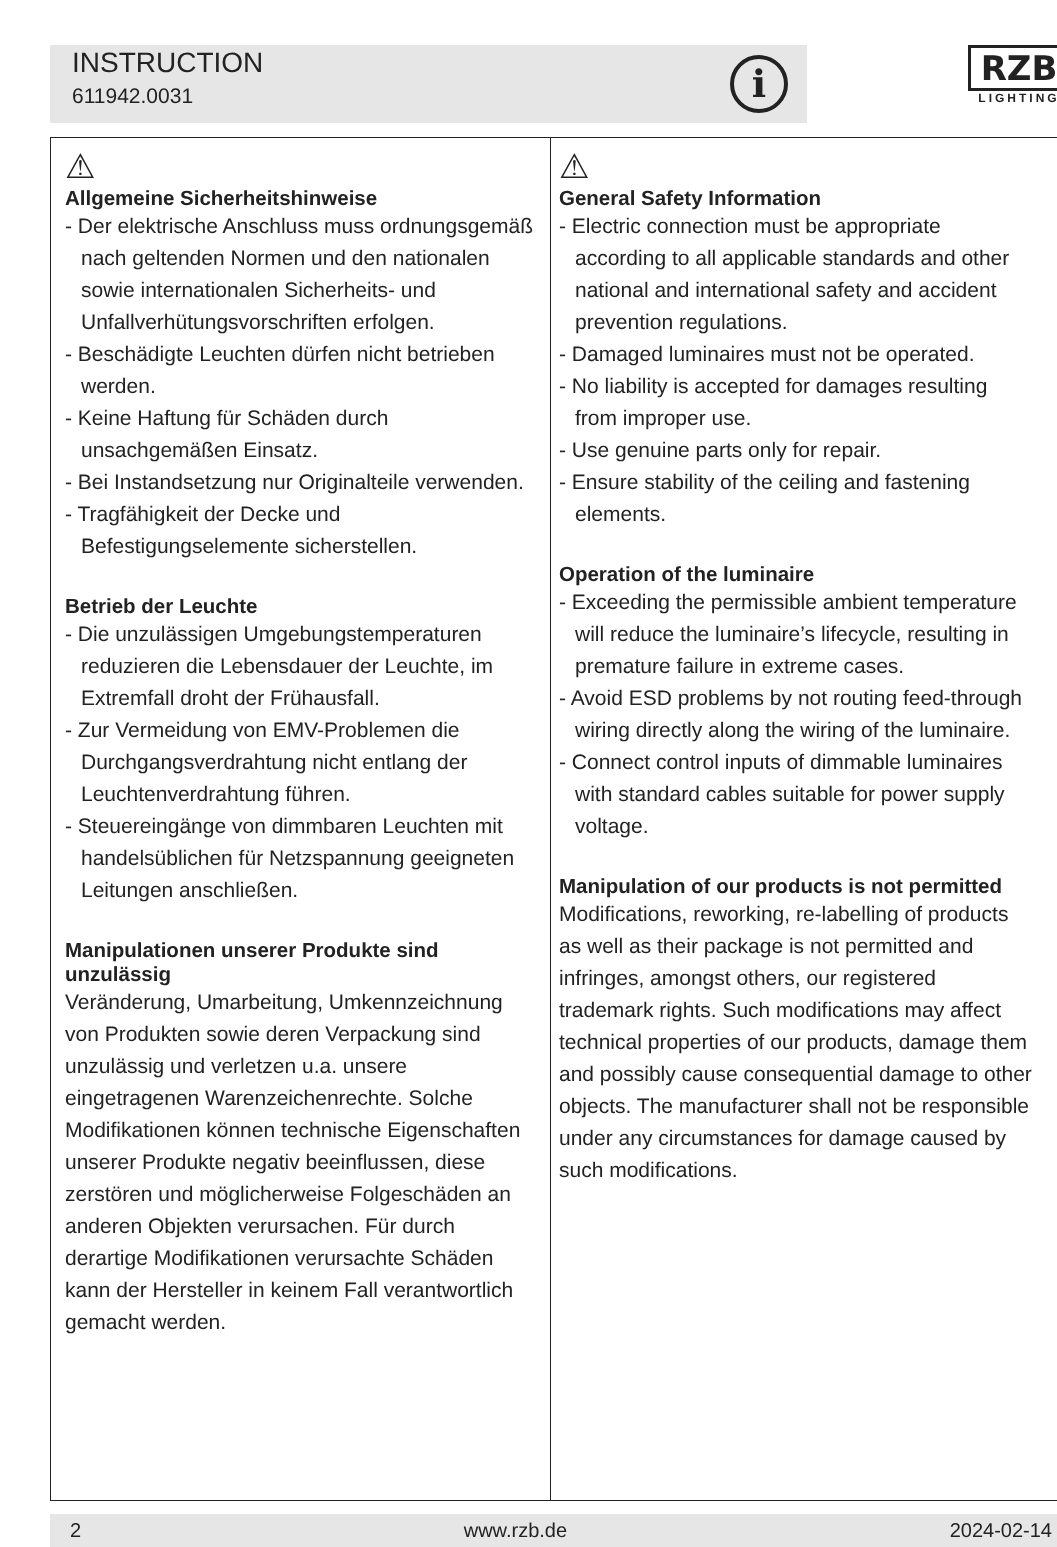INSTRUCTION
611942.0031
i
RZB
LIGHTING
⚠
Allgemeine Sicherheitshinweise
- Der elektrische Anschluss muss ordnungsgemäß nach geltenden Normen und den nationalen sowie internationalen Sicherheits- und Unfallverhütungsvorschriften erfolgen.
- Beschädigte Leuchten dürfen nicht betrieben werden.
- Keine Haftung für Schäden durch unsachgemäßen Einsatz.
- Bei Instandsetzung nur Originalteile verwenden.
- Tragfähigkeit der Decke und Befestigungselemente sicherstellen.
Betrieb der Leuchte
- Die unzulässigen Umgebungstemperaturen reduzieren die Lebensdauer der Leuchte, im Extremfall droht der Frühausfall.
- Zur Vermeidung von EMV-Problemen die Durchgangsverdrahtung nicht entlang der Leuchtenverdrahtung führen.
- Steuereingänge von dimmbaren Leuchten mit handelsüblichen für Netzspannung geeigneten Leitungen anschließen.
Manipulationen unserer Produkte sind unzulässig
Veränderung, Umarbeitung, Umkennzeichnung von Produkten sowie deren Verpackung sind unzulässig und verletzen u.a. unsere eingetragenen Warenzeichenrechte. Solche Modifikationen können technische Eigenschaften unserer Produkte negativ beeinflussen, diese zerstören und möglicherweise Folgeschäden an anderen Objekten verursachen. Für durch derartige Modifikationen verursachte Schäden kann der Hersteller in keinem Fall verantwortlich gemacht werden.
⚠
General Safety Information
- Electric connection must be appropriate according to all applicable standards and other national and international safety and accident prevention regulations.
- Damaged luminaires must not be operated.
- No liability is accepted for damages resulting from improper use.
- Use genuine parts only for repair.
- Ensure stability of the ceiling and fastening elements.
Operation of the luminaire
- Exceeding the permissible ambient temperature will reduce the luminaire’s lifecycle, resulting in premature failure in extreme cases.
- Avoid ESD problems by not routing feed-through wiring directly along the wiring of the luminaire.
- Connect control inputs of dimmable luminaires with standard cables suitable for power supply voltage.
Manipulation of our products is not permitted
Modifications, reworking, re-labelling of products as well as their package is not permitted and infringes, amongst others, our registered trademark rights. Such modifications may affect technical properties of our products, damage them and possibly cause consequential damage to other objects. The manufacturer shall not be responsible under any circumstances for damage caused by such modifications.
2 www.rzb.de 2024-02-14